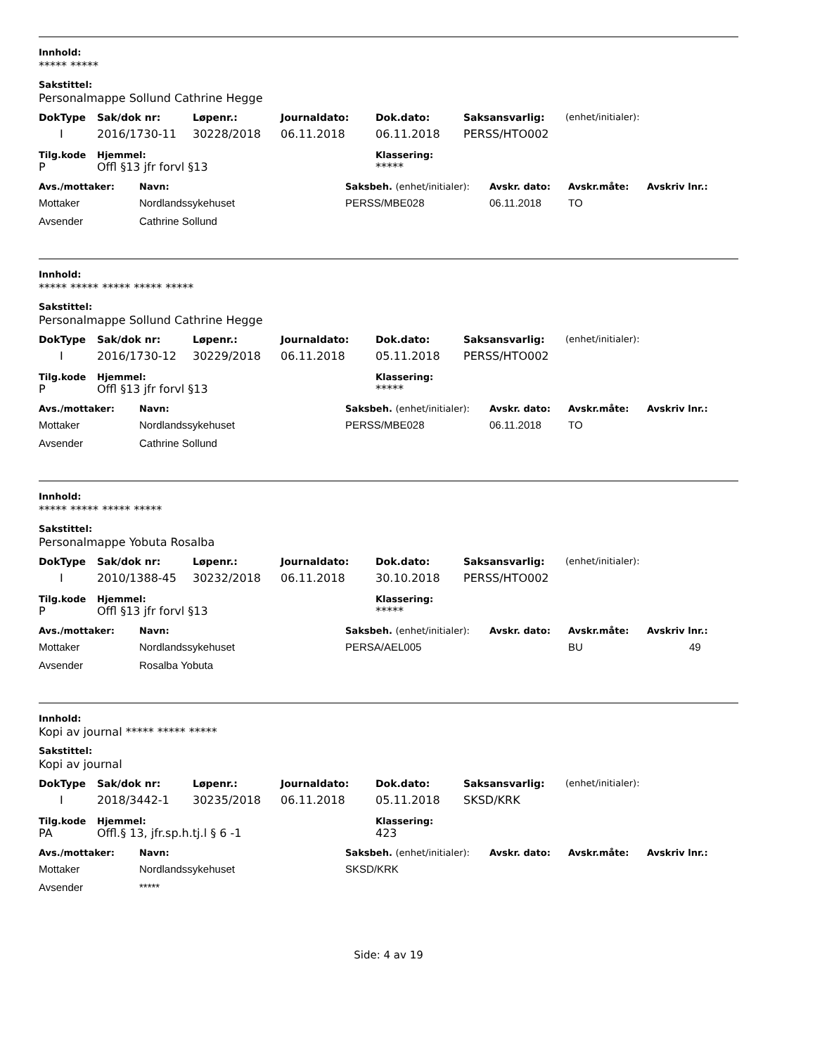Innhold:
***** *****
Sakstittel:
Personalmappe Sollund Cathrine Hegge
| DokType | Sak/dok nr: | Løpenr.: | Journaldato: | Dok.dato: | Saksansvarlig: | (enhet/initialer): |
| --- | --- | --- | --- | --- | --- | --- |
| I | 2016/1730-11 | 30228/2018 | 06.11.2018 | 06.11.2018 | PERSS/HTO002 | |
| Tilg.kode | Hjemmel: | Klassering: |
| --- | --- | --- |
| P | Offl §13 jfr forvl §13 | ***** |
| Avs./mottaker: | Navn: | Saksbeh. (enhet/initialer): | Avskr. dato: | Avskr.måte: | Avskriv lnr.: |
| --- | --- | --- | --- | --- | --- |
| Mottaker | Nordlandssykehuset | PERSS/MBE028 | 06.11.2018 | TO | |
| Avsender | Cathrine Sollund | | | | |
Innhold:
***** ***** ***** ***** *****
Sakstittel:
Personalmappe Sollund Cathrine Hegge
| DokType | Sak/dok nr: | Løpenr.: | Journaldato: | Dok.dato: | Saksansvarlig: | (enhet/initialer): |
| --- | --- | --- | --- | --- | --- | --- |
| I | 2016/1730-12 | 30229/2018 | 06.11.2018 | 05.11.2018 | PERSS/HTO002 | |
| Tilg.kode | Hjemmel: | Klassering: |
| --- | --- | --- |
| P | Offl §13 jfr forvl §13 | ***** |
| Avs./mottaker: | Navn: | Saksbeh. (enhet/initialer): | Avskr. dato: | Avskr.måte: | Avskriv lnr.: |
| --- | --- | --- | --- | --- | --- |
| Mottaker | Nordlandssykehuset | PERSS/MBE028 | 06.11.2018 | TO | |
| Avsender | Cathrine Sollund | | | | |
Innhold:
***** ***** ***** *****
Sakstittel:
Personalmappe Yobuta Rosalba
| DokType | Sak/dok nr: | Løpenr.: | Journaldato: | Dok.dato: | Saksansvarlig: | (enhet/initialer): |
| --- | --- | --- | --- | --- | --- | --- |
| I | 2010/1388-45 | 30232/2018 | 06.11.2018 | 30.10.2018 | PERSS/HTO002 | |
| Tilg.kode | Hjemmel: | Klassering: |
| --- | --- | --- |
| P | Offl §13 jfr forvl §13 | ***** |
| Avs./mottaker: | Navn: | Saksbeh. (enhet/initialer): | Avskr. dato: | Avskr.måte: | Avskriv lnr.: |
| --- | --- | --- | --- | --- | --- |
| Mottaker | Nordlandssykehuset | PERSA/AEL005 | | BU | 49 |
| Avsender | Rosalba Yobuta | | | | |
Innhold:
Kopi av journal ***** ***** *****
Sakstittel:
Kopi av journal
| DokType | Sak/dok nr: | Løpenr.: | Journaldato: | Dok.dato: | Saksansvarlig: | (enhet/initialer): |
| --- | --- | --- | --- | --- | --- | --- |
| I | 2018/3442-1 | 30235/2018 | 06.11.2018 | 05.11.2018 | SKSD/KRK | |
| Tilg.kode | Hjemmel: | Klassering: |
| --- | --- | --- |
| PA | Offl.§ 13, jfr.sp.h.tj.l § 6 -1 | 423 |
| Avs./mottaker: | Navn: | Saksbeh. (enhet/initialer): | Avskr. dato: | Avskr.måte: | Avskriv lnr.: |
| --- | --- | --- | --- | --- | --- |
| Mottaker | Nordlandssykehuset | SKSD/KRK | | | |
| Avsender | ***** | | | | |
Side: 4 av 19